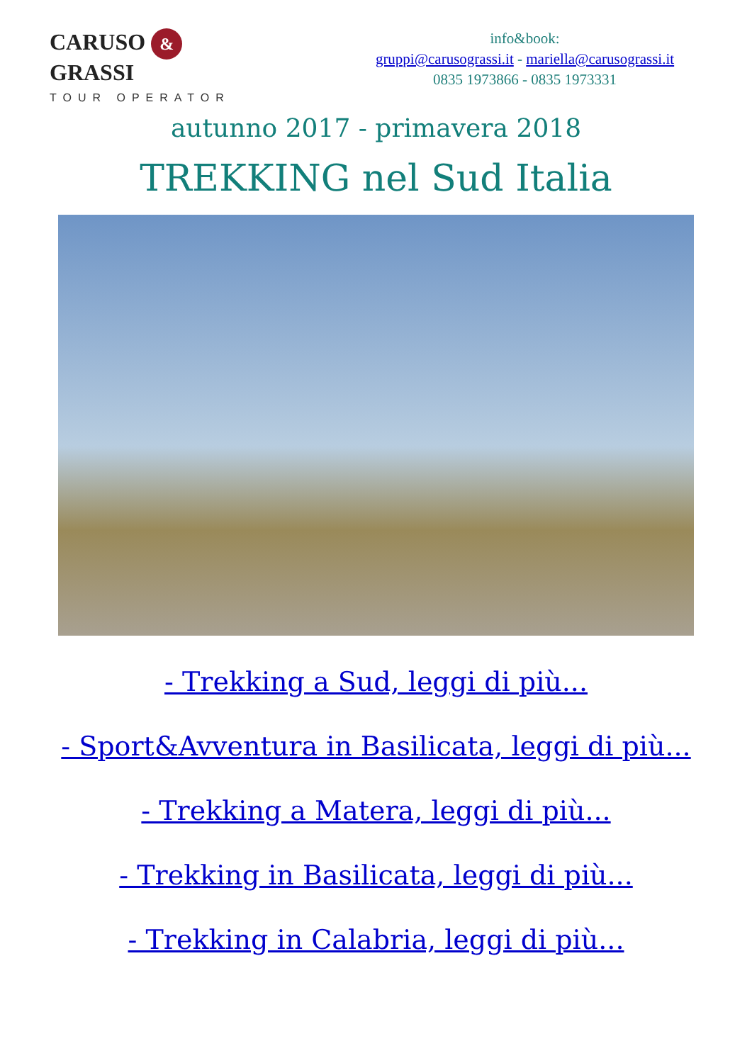CARUSO & GRASSI
TOUR OPERATOR
info&book:
gruppi@carusograssi.it - mariella@carusograssi.it
0835 1973866 - 0835 1973331
autunno 2017 - primavera 2018
TREKKING nel Sud Italia
- Trekking a Sud, leggi di più...
- Sport&Avventura in Basilicata, leggi di più...
- Trekking a Matera, leggi di più...
- Trekking in Basilicata, leggi di più...
- Trekking in Calabria, leggi di più...